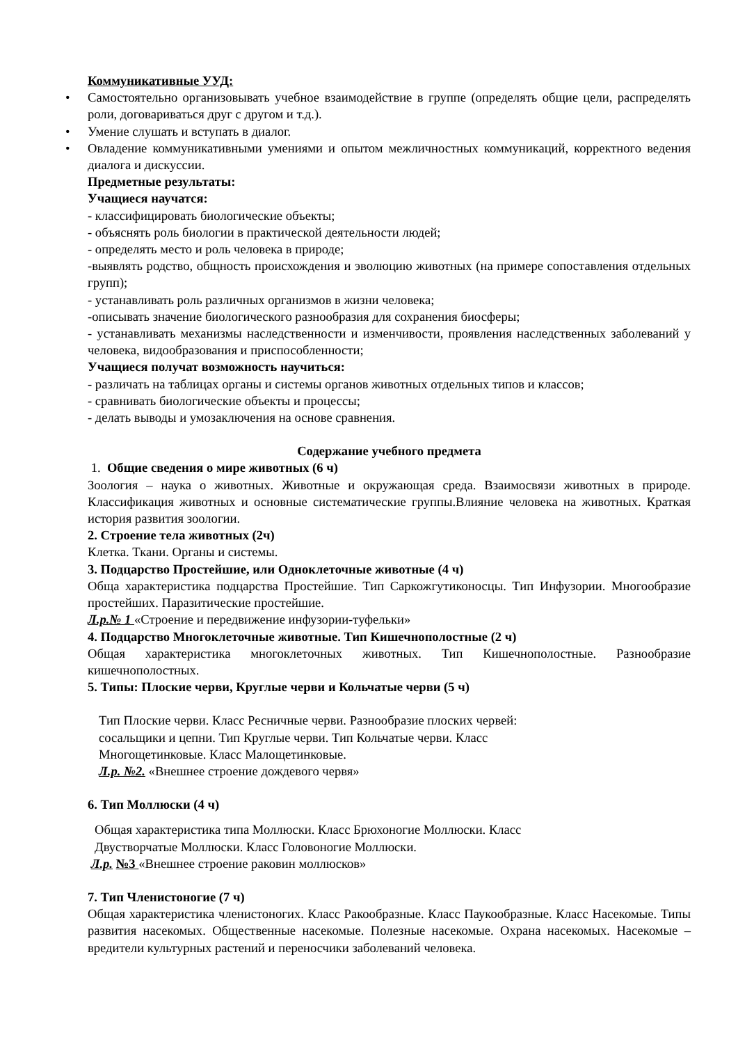Коммуникативные УУД:
• Самостоятельно организовывать учебное взаимодействие в группе (определять общие цели, распределять роли, договариваться друг с другом и т.д.).
• Умение слушать и вступать в диалог.
• Овладение коммуникативными умениями и опытом межличностных коммуникаций, корректного ведения диалога и дискуссии.
Предметные результаты:
Учащиеся научатся:
- классифицировать биологические объекты;
- объяснять роль биологии в практической деятельности людей;
- определять место и роль человека в природе;
-выявлять родство, общность происхождения и эволюцию животных (на примере сопоставления отдельных групп);
- устанавливать роль различных организмов в жизни человека;
-описывать значение биологического разнообразия для сохранения биосферы;
- устанавливать механизмы наследственности и изменчивости, проявления наследственных заболеваний у человека, видообразования и приспособленности;
Учащиеся получат возможность научиться:
- различать на таблицах органы и системы органов животных отдельных типов и классов;
- сравнивать биологические объекты и процессы;
- делать выводы и умозаключения на основе сравнения.
Содержание учебного предмета
1. Общие сведения о мире животных (6 ч)
Зоология – наука о животных. Животные и окружающая среда. Взаимосвязи животных в природе. Классификация животных и основные систематические группы.Влияние человека на животных. Краткая история развития зоологии.
2. Строение тела животных (2ч)
Клетка. Ткани. Органы и системы.
3. Подцарство Простейшие, или Одноклеточные животные (4 ч)
Обща характеристика подцарства Простейшие. Тип Саркожгутиконосцы. Тип Инфузории. Многообразие простейших. Паразитические простейшие.
Л.р.№ 1 «Строение и передвижение инфузории-туфельки»
4. Подцарство Многоклеточные животные. Тип Кишечнополостные (2 ч)
Общая характеристика многоклеточных животных. Тип Кишечнополостные. Разнообразие кишечнополостных.
5. Типы: Плоские черви, Круглые черви и Кольчатые черви (5 ч)
Тип Плоские черви. Класс Ресничные черви. Разнообразие плоских червей:
сосальщики и цепни. Тип Круглые черви. Тип Кольчатые черви. Класс
Многощетинковые. Класс Малощетинковые.
Л.р. №2. «Внешнее строение дождевого червя»
6. Тип Моллюски (4 ч)
Общая характеристика типа Моллюски. Класс Брюхоногие Моллюски. Класс
Двустворчатые Моллюски. Класс Головоногие Моллюски.
Л.р. №3 «Внешнее строение раковин моллюсков»
7. Тип Членистоногие (7 ч)
Общая характеристика членистоногих. Класс Ракообразные. Класс Паукообразные. Класс Насекомые. Типы развития насекомых. Общественные насекомые. Полезные насекомые. Охрана насекомых. Насекомые – вредители культурных растений и переносчики заболеваний человека.